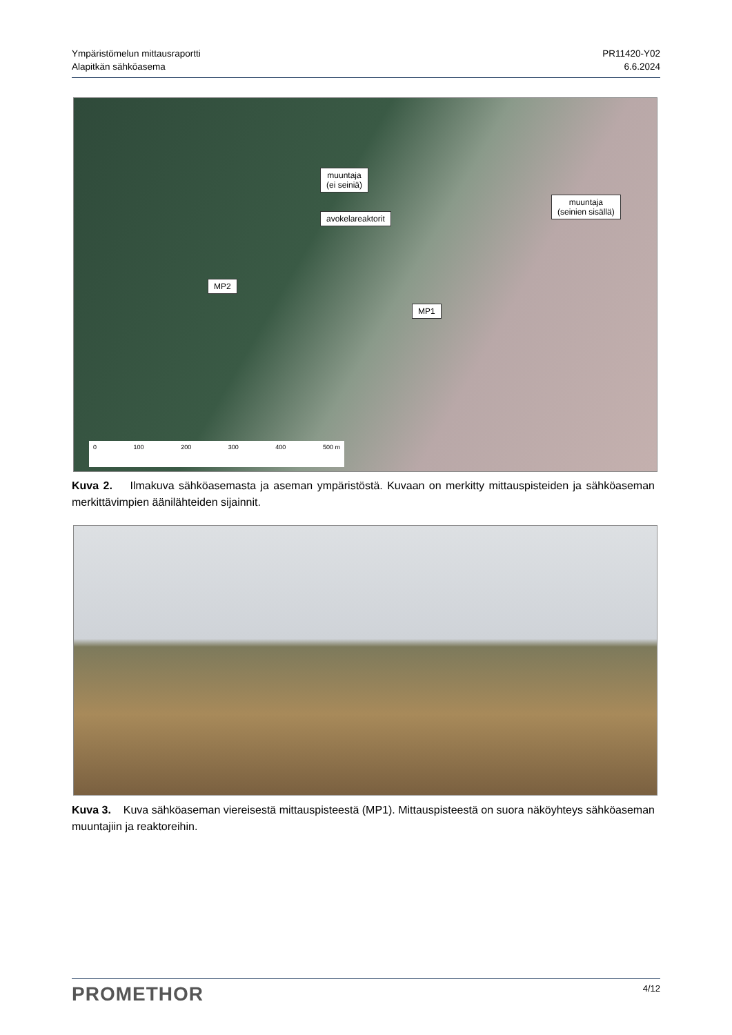Ympäristömelun mittausraportti
Alapitkän sähköasema
PR11420-Y02
6.6.2024
muuntaja
(ei seiniä)
muuntaja
(seinien sisällä)
avokelareaktorit
MP2
MP1
0 100 200 300 400 500 m
Kuva 2. Ilmakuva sähköasemasta ja aseman ympäristöstä. Kuvaan on merkitty mittauspisteiden ja sähköaseman merkittävimpien äänilähteiden sijainnit.
Kuva 3. Kuva sähköaseman viereisestä mittauspisteestä (MP1). Mittauspisteestä on suora näköyhteys sähköaseman muuntajiin ja reaktoreihin.
PROMETHOR
4/12